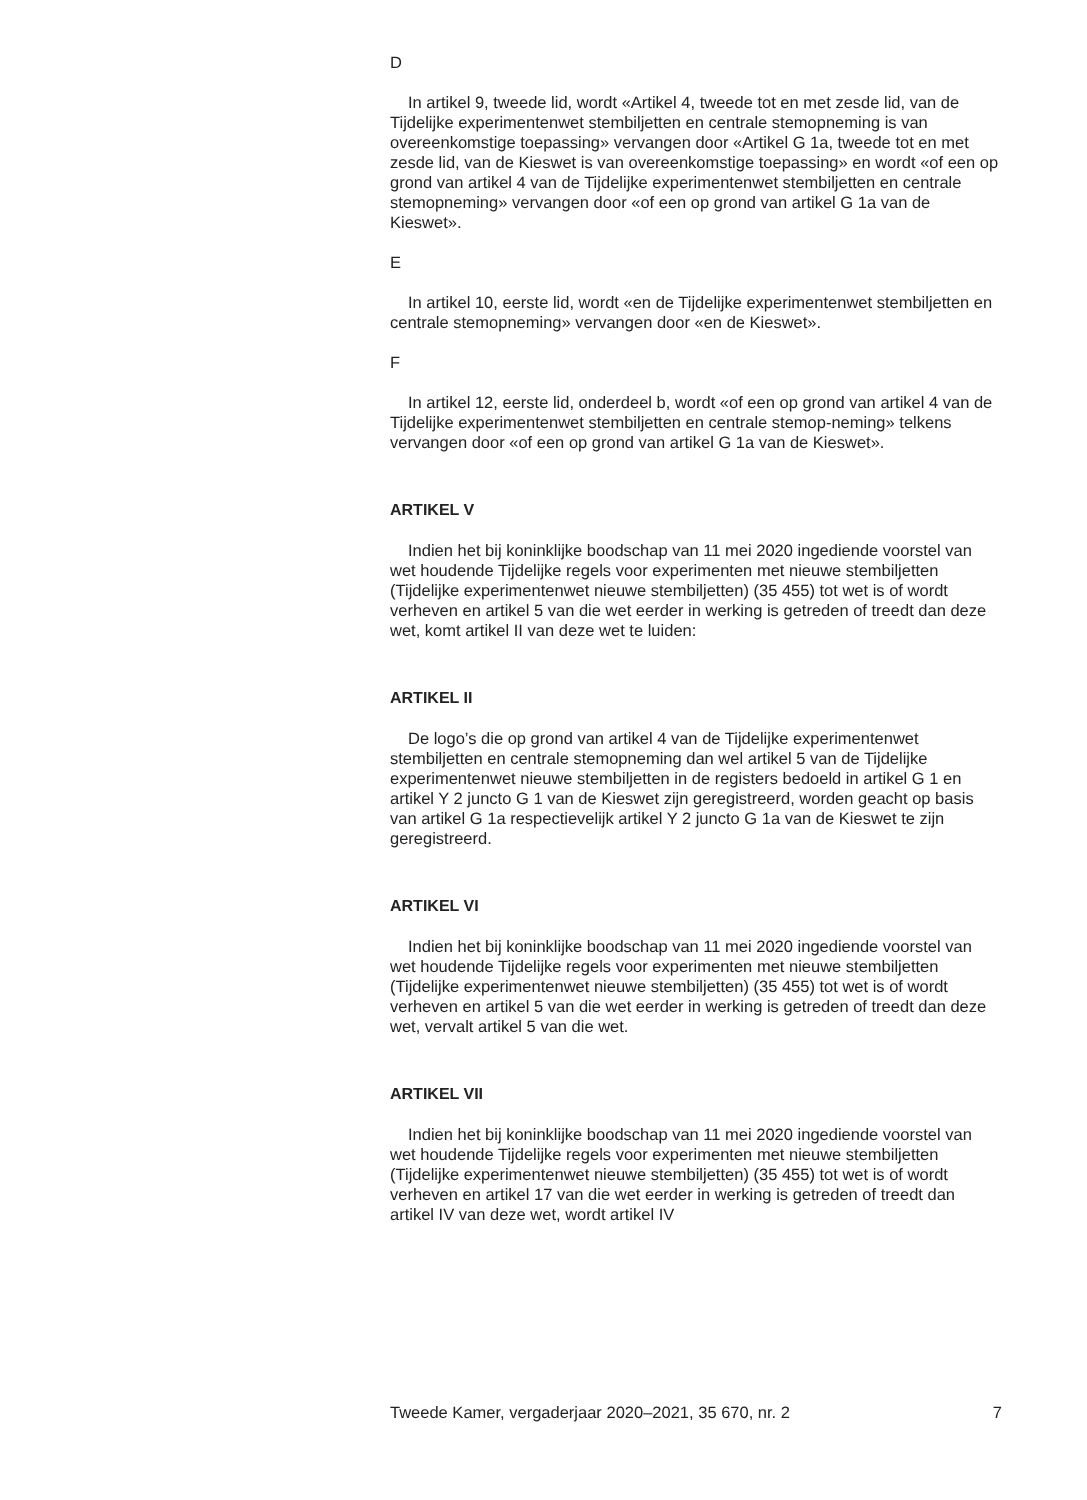D
In artikel 9, tweede lid, wordt «Artikel 4, tweede tot en met zesde lid, van de Tijdelijke experimentenwet stembiljetten en centrale stemopneming is van overeenkomstige toepassing» vervangen door «Artikel G 1a, tweede tot en met zesde lid, van de Kieswet is van overeenkomstige toepassing» en wordt «of een op grond van artikel 4 van de Tijdelijke experimentenwet stembiljetten en centrale stemopneming» vervangen door «of een op grond van artikel G 1a van de Kieswet».
E
In artikel 10, eerste lid, wordt «en de Tijdelijke experimentenwet stembiljetten en centrale stemopneming» vervangen door «en de Kieswet».
F
In artikel 12, eerste lid, onderdeel b, wordt «of een op grond van artikel 4 van de Tijdelijke experimentenwet stembiljetten en centrale stemop-neming» telkens vervangen door «of een op grond van artikel G 1a van de Kieswet».
ARTIKEL V
Indien het bij koninklijke boodschap van 11 mei 2020 ingediende voorstel van wet houdende Tijdelijke regels voor experimenten met nieuwe stembiljetten (Tijdelijke experimentenwet nieuwe stembiljetten) (35 455) tot wet is of wordt verheven en artikel 5 van die wet eerder in werking is getreden of treedt dan deze wet, komt artikel II van deze wet te luiden:
ARTIKEL II
De logo’s die op grond van artikel 4 van de Tijdelijke experimentenwet stembiljetten en centrale stemopneming dan wel artikel 5 van de Tijdelijke experimentenwet nieuwe stembiljetten in de registers bedoeld in artikel G 1 en artikel Y 2 juncto G 1 van de Kieswet zijn geregistreerd, worden geacht op basis van artikel G 1a respectievelijk artikel Y 2 juncto G 1a van de Kieswet te zijn geregistreerd.
ARTIKEL VI
Indien het bij koninklijke boodschap van 11 mei 2020 ingediende voorstel van wet houdende Tijdelijke regels voor experimenten met nieuwe stembiljetten (Tijdelijke experimentenwet nieuwe stembiljetten) (35 455) tot wet is of wordt verheven en artikel 5 van die wet eerder in werking is getreden of treedt dan deze wet, vervalt artikel 5 van die wet.
ARTIKEL VII
Indien het bij koninklijke boodschap van 11 mei 2020 ingediende voorstel van wet houdende Tijdelijke regels voor experimenten met nieuwe stembiljetten (Tijdelijke experimentenwet nieuwe stembiljetten) (35 455) tot wet is of wordt verheven en artikel 17 van die wet eerder in werking is getreden of treedt dan artikel IV van deze wet, wordt artikel IV
Tweede Kamer, vergaderjaar 2020–2021, 35 670, nr. 2 7